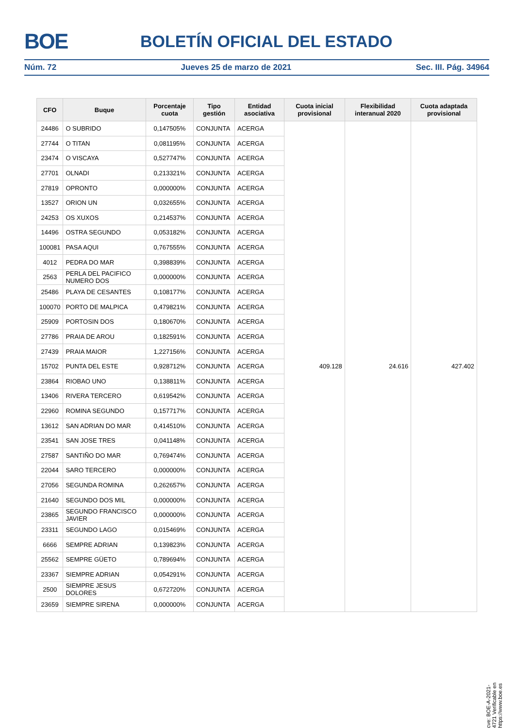BOE BOLETÍN OFICIAL DEL ESTADO
Núm. 72 Jueves 25 de marzo de 2021 Sec. III. Pág. 34964
| CFO | Buque | Porcentaje cuota | Tipo gestión | Entidad asociativa | Cuota inicial provisional | Flexibilidad interanual 2020 | Cuota adaptada provisional |
| --- | --- | --- | --- | --- | --- | --- | --- |
| 24486 | O SUBRIDO | 0,147505% | CONJUNTA | ACERGA | 409.128 | 24.616 | 427.402 |
| 27744 | O TITAN | 0,081195% | CONJUNTA | ACERGA | | | |
| 23474 | O VISCAYA | 0,527747% | CONJUNTA | ACERGA | | | |
| 27701 | OLNADI | 0,213321% | CONJUNTA | ACERGA | | | |
| 27819 | OPRONTO | 0,000000% | CONJUNTA | ACERGA | | | |
| 13527 | ORION UN | 0,032655% | CONJUNTA | ACERGA | | | |
| 24253 | OS XUXOS | 0,214537% | CONJUNTA | ACERGA | | | |
| 14496 | OSTRA SEGUNDO | 0,053182% | CONJUNTA | ACERGA | | | |
| 100081 | PASA AQUI | 0,767555% | CONJUNTA | ACERGA | | | |
| 4012 | PEDRA DO MAR | 0,398839% | CONJUNTA | ACERGA | | | |
| 2563 | PERLA DEL PACIFICO NUMERO DOS | 0,000000% | CONJUNTA | ACERGA | | | |
| 25486 | PLAYA DE CESANTES | 0,108177% | CONJUNTA | ACERGA | | | |
| 100070 | PORTO DE MALPICA | 0,479821% | CONJUNTA | ACERGA | | | |
| 25909 | PORTOSIN DOS | 0,180670% | CONJUNTA | ACERGA | | | |
| 27786 | PRAIA DE AROU | 0,182591% | CONJUNTA | ACERGA | | | |
| 27439 | PRAIA MAIOR | 1,227156% | CONJUNTA | ACERGA | | | |
| 15702 | PUNTA DEL ESTE | 0,928712% | CONJUNTA | ACERGA | | | |
| 23864 | RIOBAO UNO | 0,138811% | CONJUNTA | ACERGA | | | |
| 13406 | RIVERA TERCERO | 0,619542% | CONJUNTA | ACERGA | | | |
| 22960 | ROMINA SEGUNDO | 0,157717% | CONJUNTA | ACERGA | | | |
| 13612 | SAN ADRIAN DO MAR | 0,414510% | CONJUNTA | ACERGA | | | |
| 23541 | SAN JOSE TRES | 0,041148% | CONJUNTA | ACERGA | | | |
| 27587 | SANTIÑO DO MAR | 0,769474% | CONJUNTA | ACERGA | | | |
| 22044 | SARO TERCERO | 0,000000% | CONJUNTA | ACERGA | | | |
| 27056 | SEGUNDA ROMINA | 0,262657% | CONJUNTA | ACERGA | | | |
| 21640 | SEGUNDO DOS MIL | 0,000000% | CONJUNTA | ACERGA | | | |
| 23865 | SEGUNDO FRANCISCO JAVIER | 0,000000% | CONJUNTA | ACERGA | | | |
| 23311 | SEGUNDO LAGO | 0,015469% | CONJUNTA | ACERGA | | | |
| 6666 | SEMPRE ADRIAN | 0,139823% | CONJUNTA | ACERGA | | | |
| 25562 | SEMPRE GÜETO | 0,789694% | CONJUNTA | ACERGA | | | |
| 23367 | SIEMPRE ADRIAN | 0,054291% | CONJUNTA | ACERGA | | | |
| 2500 | SIEMPRE JESUS DOLORES | 0,672720% | CONJUNTA | ACERGA | | | |
| 23659 | SIEMPRE SIRENA | 0,000000% | CONJUNTA | ACERGA | | | |
cve: BOE-A-2021-4721 Verificable en https://www.boe.es